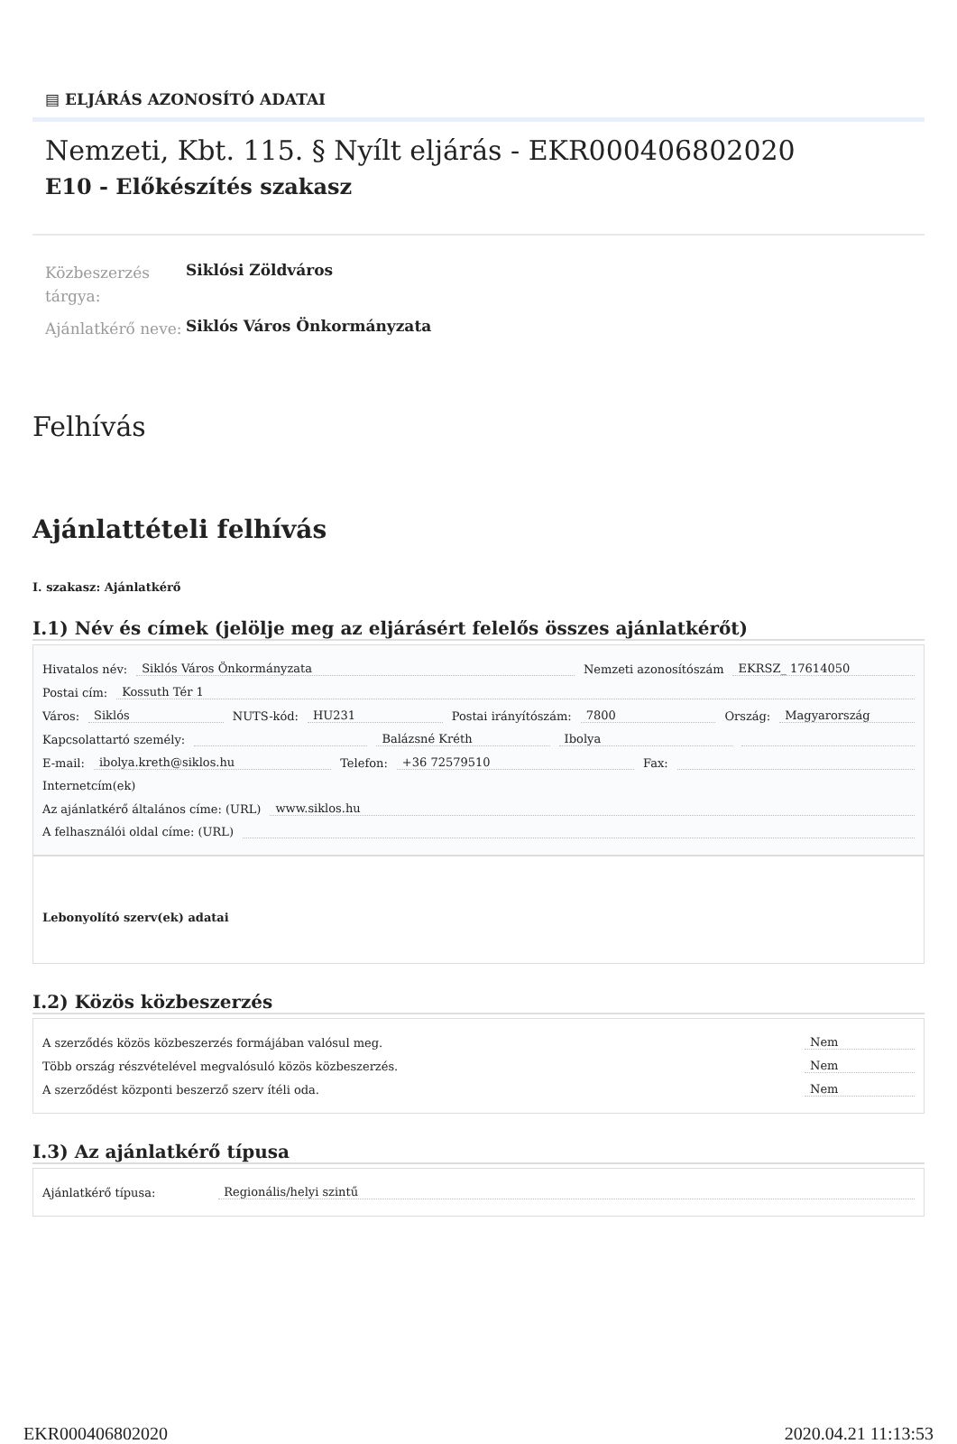▤ ELJÁRÁS AZONOSÍTÓ ADATAI
Nemzeti, Kbt. 115. § Nyílt eljárás - EKR000406802020
E10 - Előkészítés szakasz
Közbeszerzés tárgya:
Siklósi Zöldváros
Ajánlatkérő neve:
Siklós Város Önkormányzata
Felhívás
Ajánlattételi felhívás
I. szakasz: Ajánlatkérő
I.1) Név és címek (jelölje meg az eljárásért felelős összes ajánlatkérőt)
Hivatalos név: Siklós Város Önkormányzata Nemzeti azonosítószám EKRSZ_ 17614050
Postai cím: Kossuth Tér 1
Város: Siklós NUTS-kód: HU231 Postai irányítószám: 7800 Ország: Magyarország
Kapcsolattartó személy: Balázsné Kréth Ibolya
E-mail: ibolya.kreth@siklos.hu Telefon: +36 72579510 Fax:
Internetcím(ek)
Az ajánlatkérő általános címe: (URL) www.siklos.hu
A felhasználói oldal címe: (URL)
Lebonyolító szerv(ek) adatai
I.2) Közös közbeszerzés
A szerződés közös közbeszerzés formájában valósul meg. Nem
Több ország részvételével megvalósuló közös közbeszerzés. Nem
A szerződést központi beszerző szerv ítéli oda. Nem
I.3) Az ajánlatkérő típusa
Ajánlatkérő típusa: Regionális/helyi szintű
EKR000406802020 2020.04.21 11:13:53